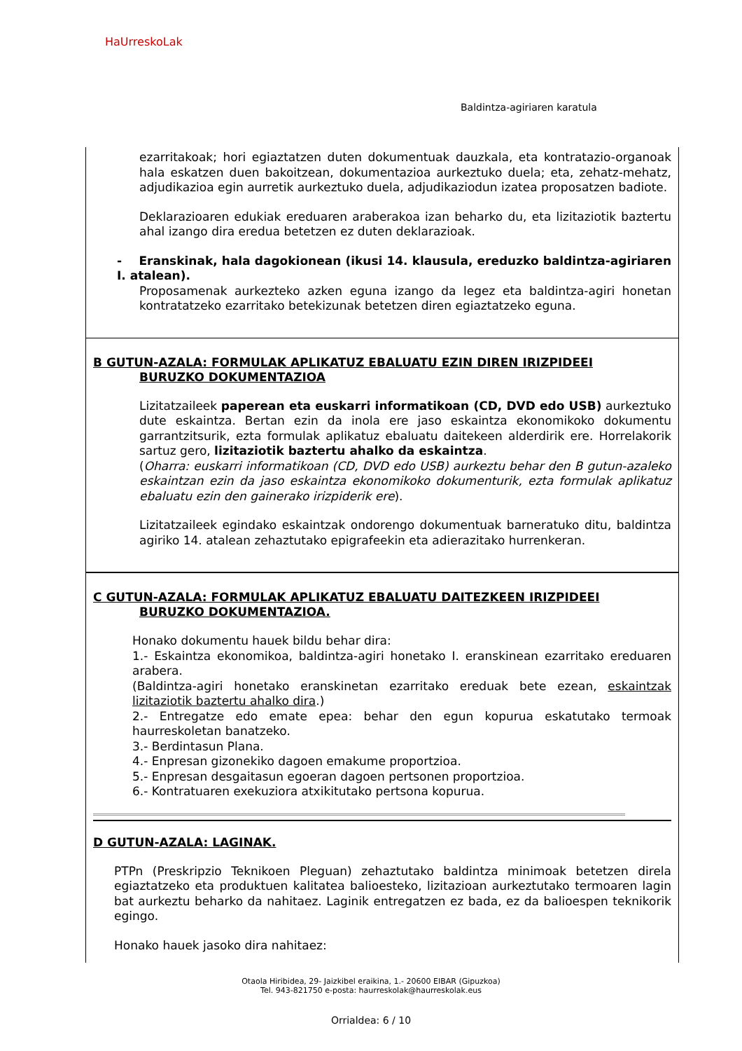HaUrreskoLak
Baldintza-agiriaren karatula
ezarritakoak; hori egiaztatzen duten dokumentuak dauzkala, eta kontratazio-organoak hala eskatzen duen bakoitzean, dokumentazioa aurkeztuko duela; eta, zehatz-mehatz, adjudikazioa egin aurretik aurkeztuko duela, adjudikaziodun izatea proposatzen badiote.
Deklarazioaren edukiak ereduaren araberakoa izan beharko du, eta lizitaziotik baztertu ahal izango dira eredua betetzen ez duten deklarazioak.
- Eranskinak, hala dagokionean (ikusi 14. klausula, ereduzko baldintza-agiriaren I. atalean).
Proposamenak aurkezteko azken eguna izango da legez eta baldintza-agiri honetan kontratatzeko ezarritako betekizunak betetzen diren egiaztatzeko eguna.
B GUTUN-AZALA: FORMULAK APLIKATUZ EBALUATU EZIN DIREN IRIZPIDEEI
BURUZKO DOKUMENTAZIOA
Lizitatzaileek paperean eta euskarri informatikoan (CD, DVD edo USB) aurkeztuko dute eskaintza. Bertan ezin da inola ere jaso eskaintza ekonomikoko dokumentu garrantzitsurik, ezta formulak aplikatuz ebaluatu daitekeen alderdirik ere. Horrelakorik sartuz gero, lizitaziotik baztertu ahalko da eskaintza.
(Oharra: euskarri informatikoan (CD, DVD edo USB) aurkeztu behar den B gutun-azaleko eskaintzan ezin da jaso eskaintza ekonomikoko dokumenturik, ezta formulak aplikatuz ebaluatu ezin den gainerako irizpiderik ere).
Lizitatzaileek egindako eskaintzak ondorengo dokumentuak barneratuko ditu, baldintza agiriko 14. atalean zehaztutako epigrafeekin eta adierazitako hurrenkeran.
C GUTUN-AZALA: FORMULAK APLIKATUZ EBALUATU DAITEZKEEN IRIZPIDEEI
BURUZKO DOKUMENTAZIOA.
Honako dokumentu hauek bildu behar dira:
1.- Eskaintza ekonomikoa, baldintza-agiri honetako I. eranskinean ezarritako ereduaren arabera.
(Baldintza-agiri honetako eranskinetan ezarritako ereduak bete ezean, eskaintzak lizitaziotik baztertu ahalko dira.)
2.- Entregatze edo emate epea: behar den egun kopurua eskatutako termoak haurreskoletan banatzeko.
3.- Berdintasun Plana.
4.- Enpresan gizonekiko dagoen emakume proportzioa.
5.- Enpresan desgaitasun egoeran dagoen pertsonen proportzioa.
6.- Kontratuaren exekuziora atxikitutako pertsona kopurua.
D GUTUN-AZALA: LAGINAK.
PTPn (Preskripzio Teknikoen Pleguan) zehaztutako baldintza minimoak betetzen direla egiaztatzeko eta produktuen kalitatea balioesteko, lizitazioan aurkeztutako termoaren lagin bat aurkeztu beharko da nahitaez. Laginik entregatzen ez bada, ez da balioespen teknikorik egingo.
Honako hauek jasoko dira nahitaez:
Otaola Hiribidea, 29- Jaizkibel eraikina, 1.- 20600 EIBAR (Gipuzkoa)
Tel. 943-821750 e-posta: haurreskolak@haurreskolak.eus
Orrialdea: 6 / 10